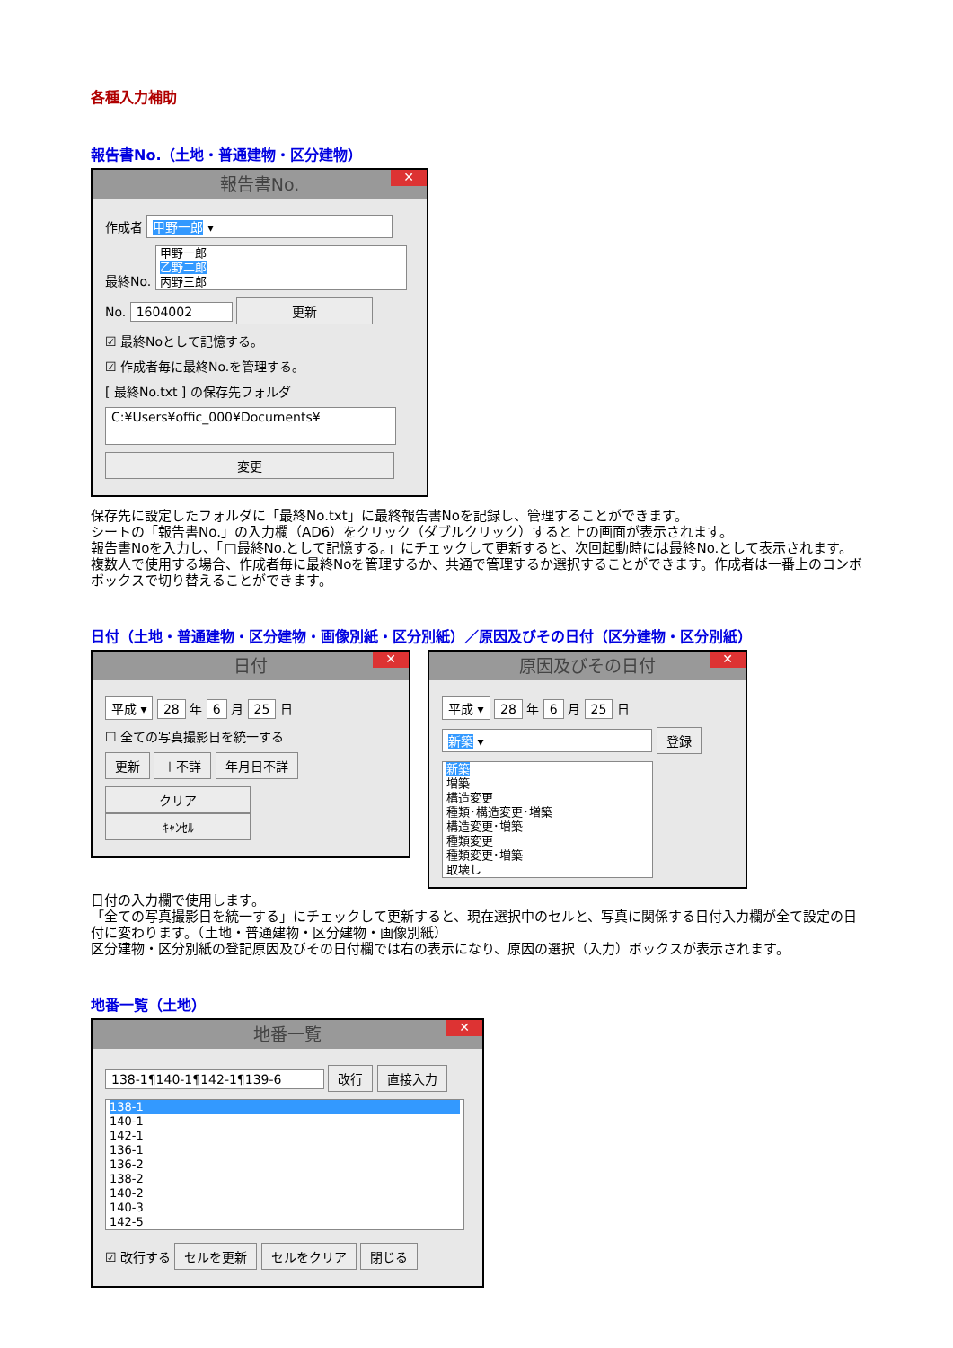各種入力補助
報告書No.（土地・普通建物・区分建物）
報告書No. ✕
作成者 甲野一郎 ▾
最終No. 甲野一郎
乙野二郎
丙野三郎
No. 1604002 更新
☑ 最終Noとして記憶する。
☑ 作成者毎に最終No.を管理する。
[ 最終No.txt ] の保存先フォルダ
C:¥Users¥offic_000¥Documents¥
変更
保存先に設定したフォルダに「最終No.txt」に最終報告書Noを記録し、管理することができます。
シートの「報告書No.」の入力欄（AD6）をクリック（ダブルクリック）すると上の画面が表示されます。
報告書Noを入力し、「□最終No.として記憶する。」にチェックして更新すると、次回起動時には最終No.として表示されます。複数人で使用する場合、作成者毎に最終Noを管理するか、共通で管理するか選択することができます。作成者は一番上のコンボボックスで切り替えることができます。
日付（土地・普通建物・区分建物・画像別紙・区分別紙）／原因及びその日付（区分建物・区分別紙）
日付 ✕
平成 ▾ 28 年 6 月 25 日
☐ 全ての写真撮影日を統一する
更新 ＋不詳 年月日不詳
クリア ｷｬﾝｾﾙ
原因及びその日付 ✕
平成 ▾ 28 年 6 月 25 日
新築 ▾ 登録
新築
増築
構造変更
種類･構造変更･増築
構造変更･増築
種類変更
種類変更･増築
取壊し
日付の入力欄で使用します。
「全ての写真撮影日を統一する」にチェックして更新すると、現在選択中のセルと、写真に関係する日付入力欄が全て設定の日付に変わります。（土地・普通建物・区分建物・画像別紙）
区分建物・区分別紙の登記原因及びその日付欄では右の表示になり、原因の選択（入力）ボックスが表示されます。
地番一覧（土地）
地番一覧 ✕
138-1¶140-1¶142-1¶139-6 改行 直接入力
138-1
140-1
142-1
136-1
136-2
138-2
140-2
140-3
142-5
☑ 改行する セルを更新 セルをクリア 閉じる